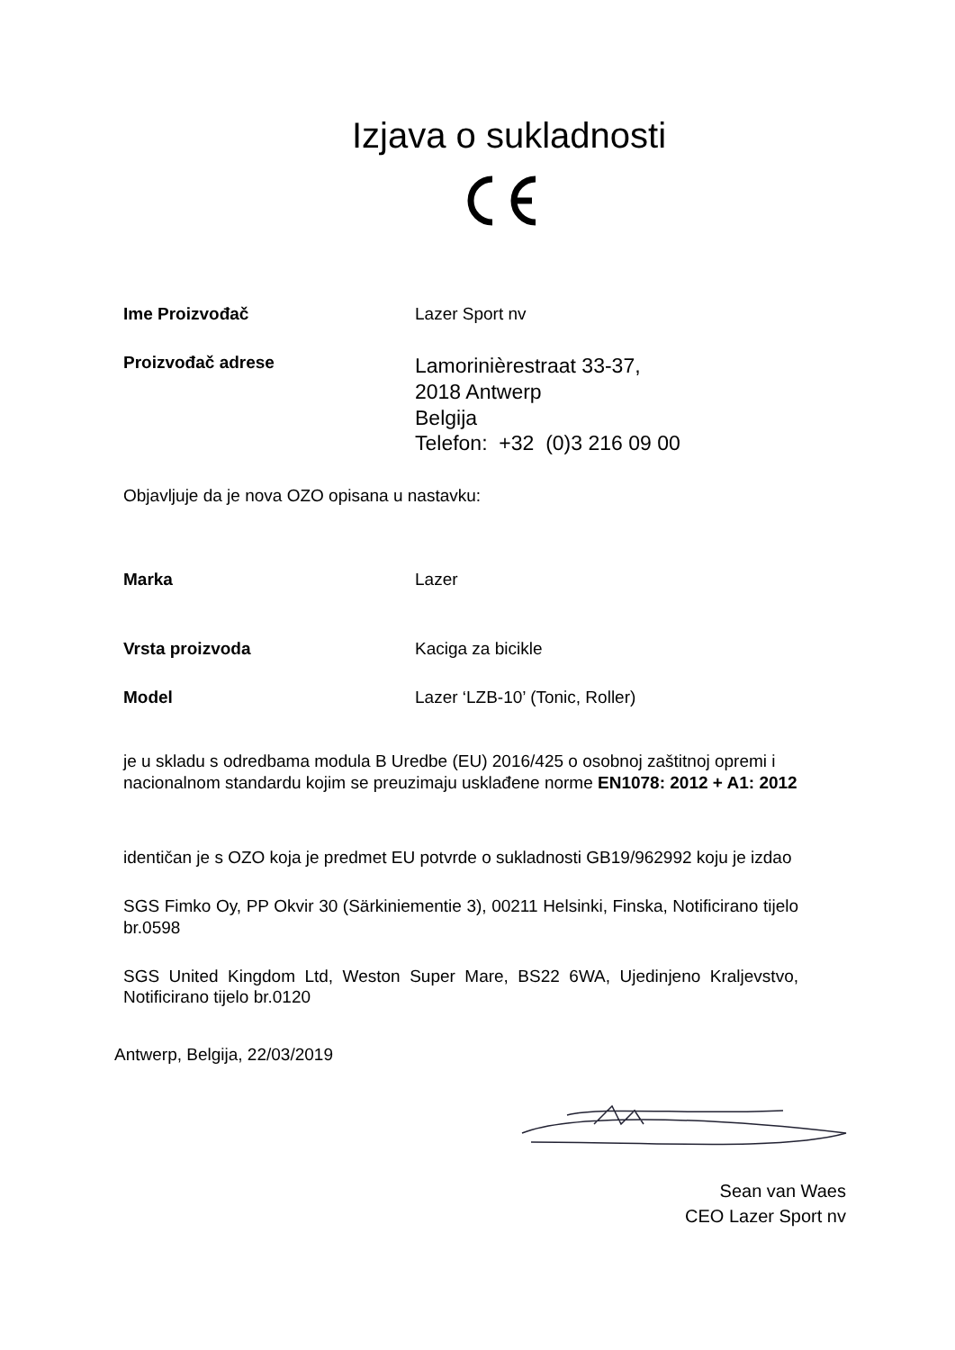Izjava o sukladnosti
Ime Proizvođač Lazer Sport nv
Proizvođač adrese
Lamorinièrestraat 33-37,
2018 Antwerp
Belgija
Telefon: +32 (0)3 216 09 00
Objavljuje da je nova OZO opisana u nastavku:
Marka Lazer
Vrsta proizvoda Kaciga za bicikle
Model Lazer ‘LZB-10’ (Tonic, Roller)
je u skladu s odredbama modula B Uredbe (EU) 2016/425 o osobnoj zaštitnoj opremi i nacionalnom standardu kojim se preuzimaju usklađene norme EN1078: 2012 + A1: 2012
identičan je s OZO koja je predmet EU potvrde o sukladnosti GB19/962992 koju je izdao
SGS Fimko Oy, PP Okvir 30 (Särkiniementie 3), 00211 Helsinki, Finska, Notificirano tijelo br.0598
SGS United Kingdom Ltd, Weston Super Mare, BS22 6WA, Ujedinjeno Kraljevstvo, Notificirano tijelo br.0120
Antwerp, Belgija, 22/03/2019
Sean van Waes
CEO Lazer Sport nv